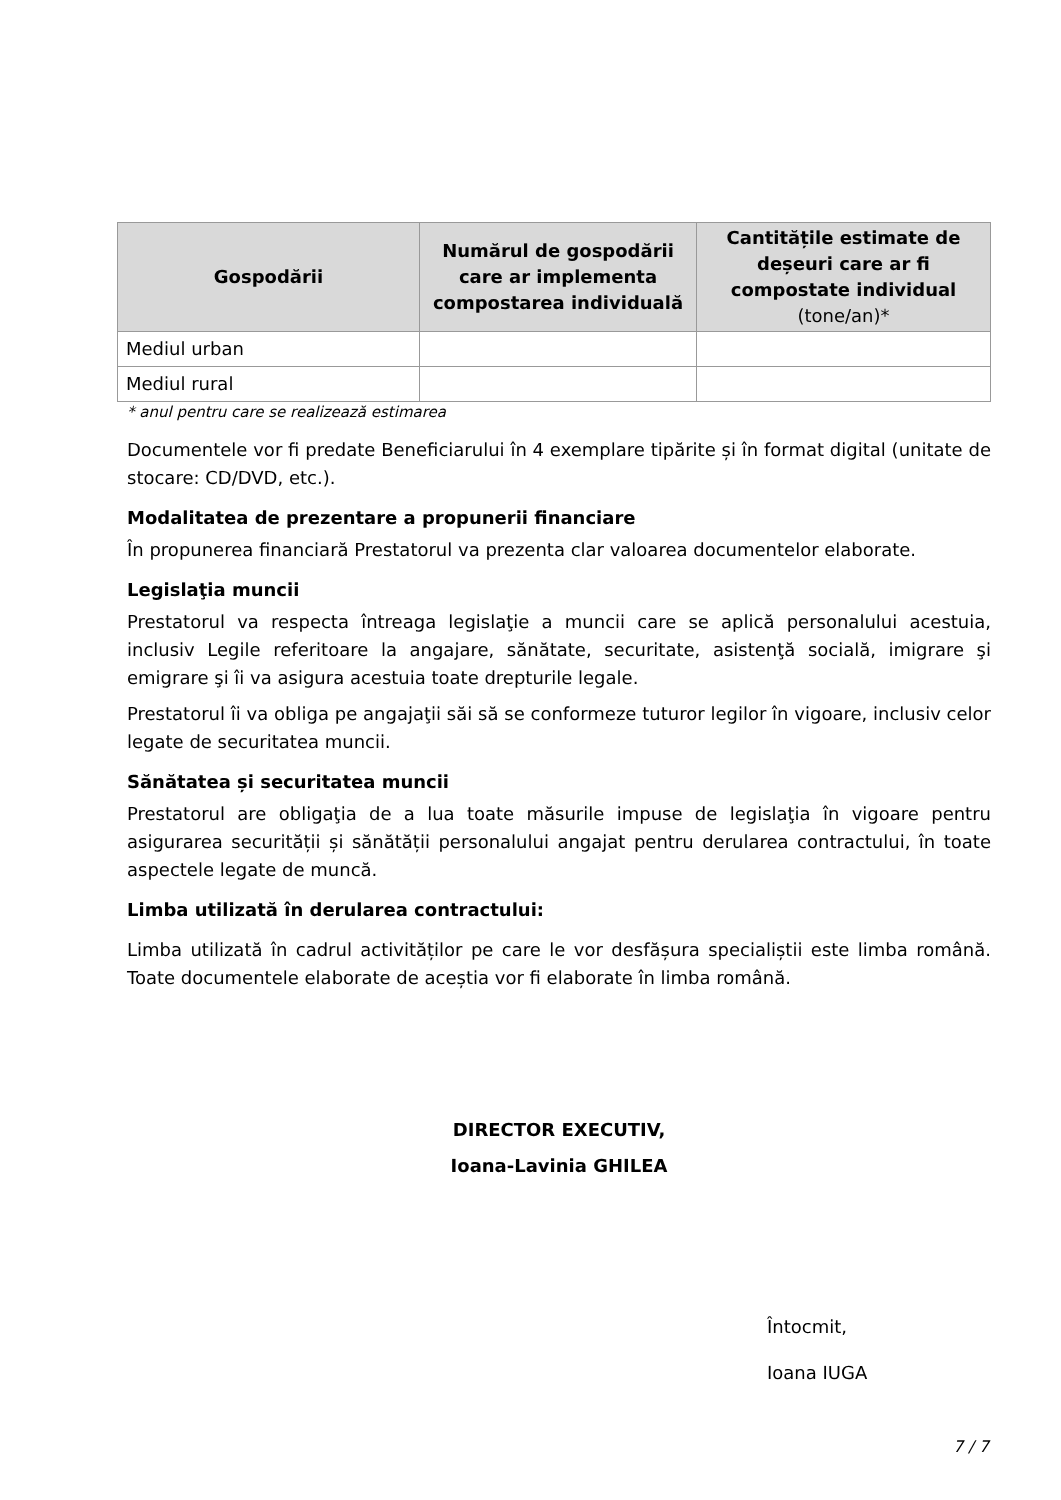| Gospodării | Numărul de gospodării care ar implementa compostarea individuală | Cantitățile estimate de deșeuri care ar fi compostate individual (tone/an)* |
| --- | --- | --- |
| Mediul urban | | |
| Mediul rural | | |
* anul pentru care se realizează estimarea
Documentele vor fi predate Beneficiarului în 4 exemplare tipărite și în format digital (unitate de stocare: CD/DVD, etc.).
Modalitatea de prezentare a propunerii financiare
În propunerea financiară Prestatorul va prezenta clar valoarea documentelor elaborate.
Legislaţia muncii
Prestatorul va respecta întreaga legislaţie a muncii care se aplică personalului acestuia, inclusiv Legile referitoare la angajare, sănătate, securitate, asistenţă socială, imigrare şi emigrare şi îi va asigura acestuia toate drepturile legale.
Prestatorul îi va obliga pe angajaţii săi să se conformeze tuturor legilor în vigoare, inclusiv celor legate de securitatea muncii.
Sănătatea și securitatea muncii
Prestatorul are obligaţia de a lua toate măsurile impuse de legislaţia în vigoare pentru asigurarea securității și sănătății personalului angajat pentru derularea contractului, în toate aspectele legate de muncă.
Limba utilizată în derularea contractului:
Limba utilizată în cadrul activităților pe care le vor desfășura specialiștii este limba română. Toate documentele elaborate de aceștia vor fi elaborate în limba română.
DIRECTOR EXECUTIV,
Ioana-Lavinia GHILEA
Întocmit,
Ioana IUGA
7 / 7